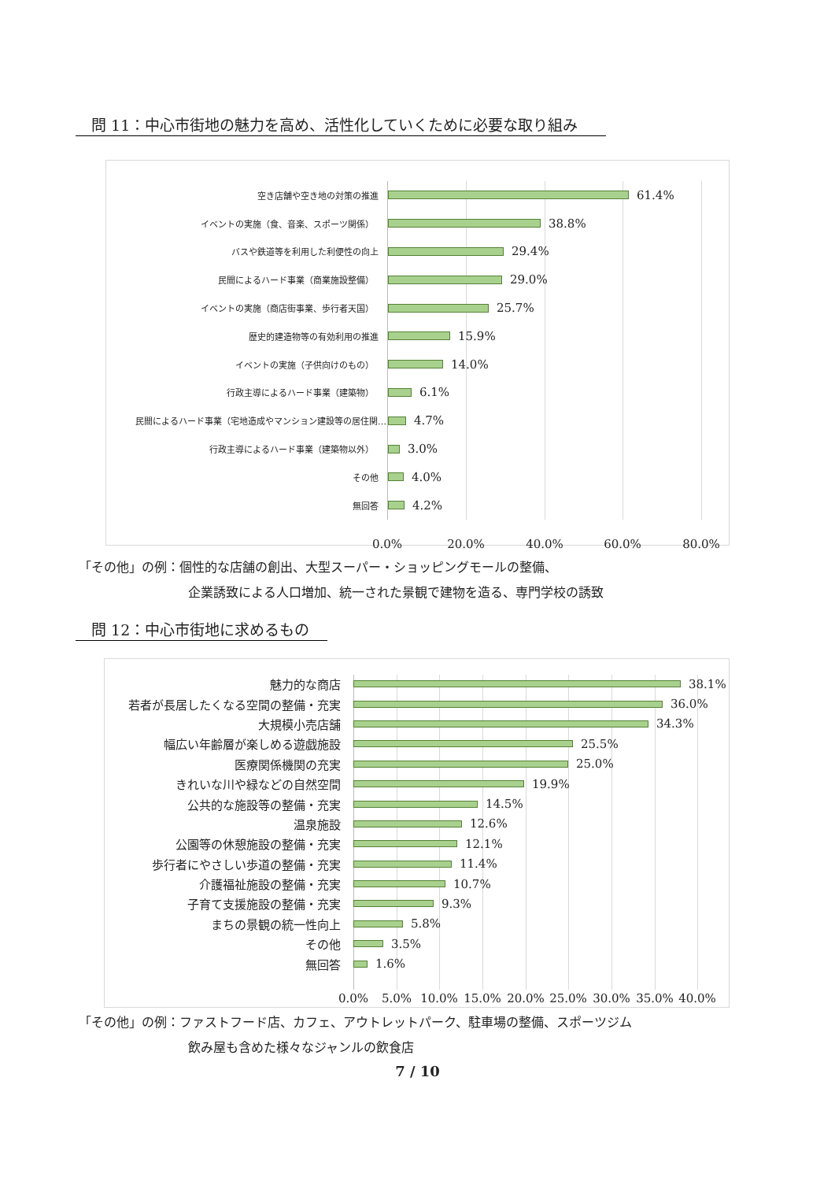問 11：中心市街地の魅力を高め、活性化していくために必要な取り組み
空き店舗や空き地の対策の推進
61.4%
イベントの実施（食、音楽、スポーツ関係）
38.8%
バスや鉄道等を利用した利便性の向上
29.4%
民間によるハード事業（商業施設整備）
29.0%
イベントの実施（商店街事業、歩行者天国）
25.7%
歴史的建造物等の有効利用の推進
15.9%
イベントの実施（子供向けのもの）
14.0%
行政主導によるハード事業（建築物）
6.1%
民間によるハード事業（宅地造成やマンション建設等の居住関…
4.7%
行政主導によるハード事業（建築物以外）
3.0%
その他
4.0%
無回答
4.2%
0.0% 20.0% 40.0% 60.0% 80.0%
「その他」の例：個性的な店舗の創出、大型スーパー・ショッピングモールの整備、
企業誘致による人口増加、統一された景観で建物を造る、専門学校の誘致
問 12：中心市街地に求めるもの
魅力的な商店 38.1%
若者が長居したくなる空間の整備・充実 36.0%
大規模小売店舗 34.3%
幅広い年齢層が楽しめる遊戯施設 25.5%
医療関係機関の充実 25.0%
きれいな川や緑などの自然空間 19.9%
公共的な施設等の整備・充実 14.5%
温泉施設 12.6%
公園等の休憩施設の整備・充実 12.1%
歩行者にやさしい歩道の整備・充実 11.4%
介護福祉施設の整備・充実 10.7%
子育て支援施設の整備・充実 9.3%
まちの景観の統一性向上 5.8%
その他 3.5%
無回答 1.6%
0.0% 5.0% 10.0% 15.0% 20.0% 25.0% 30.0% 35.0% 40.0%
「その他」の例：ファストフード店、カフェ、アウトレットパーク、駐車場の整備、スポーツジム
飲み屋も含めた様々なジャンルの飲食店
7 / 10